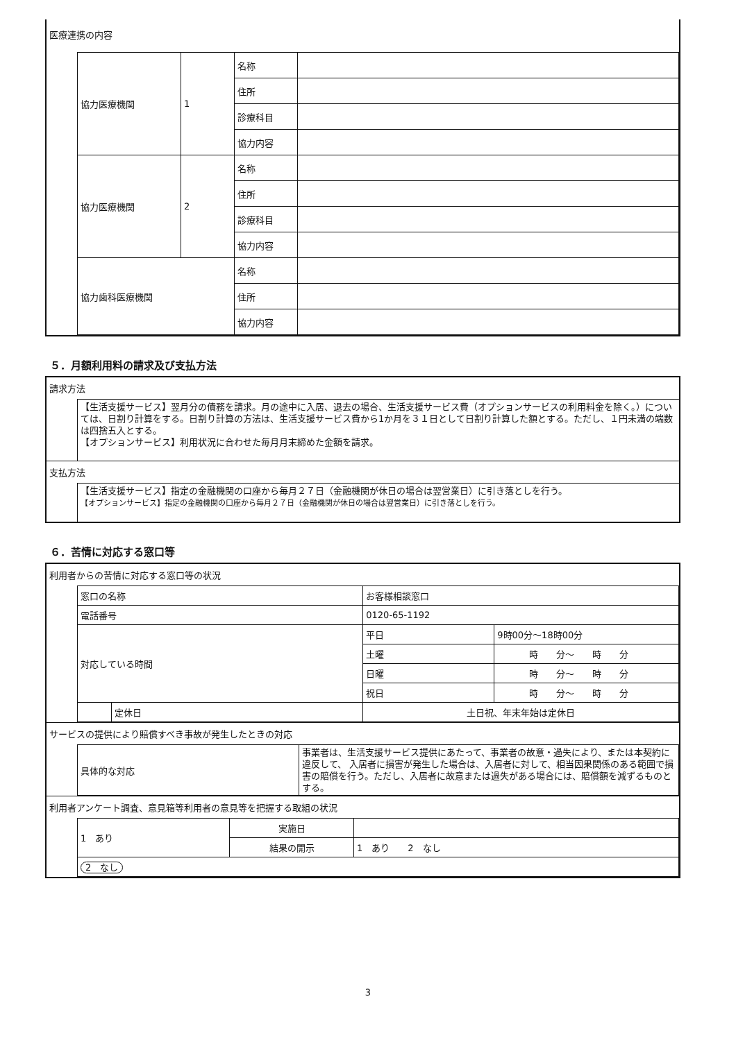医療連携の内容
| 協力医療機関 | 1 | 名称 | |
| | | 住所 | |
| | | 診療科目 | |
| | | 協力内容 | |
| 協力医療機関 | 2 | 名称 | |
| | | 住所 | |
| | | 診療科目 | |
| | | 協力内容 | |
| 協力歯科医療機関 | | 名称 | |
| | | 住所 | |
| | | 協力内容 | |
５．月額利用料の請求及び支払方法
請求方法
【生活支援サービス】翌月分の債務を請求。月の途中に入居、退去の場合、生活支援サービス費（オプションサービスの利用料金を除く。）については、日割り計算をする。日割り計算の方法は、生活支援サービス費から1か月を３１日として日割り計算した額とする。ただし、１円未満の端数は四捨五入とする。
【オプションサービス】利用状況に合わせた毎月月末締めた金額を請求。
支払方法
【生活支援サービス】指定の金融機関の口座から毎月２７日（金融機関が休日の場合は翌営業日）に引き落としを行う。
【オプションサービス】指定の金融機関の口座から毎月２７日（金融機関が休日の場合は翌営業日）に引き落としを行う。
６．苦情に対応する窓口等
利用者からの苦情に対応する窓口等の状況
| 窓口の名称 | | お客様相談窓口 | |
| 電話番号 | | 0120-65-1192 | |
| 対応している時間 | | 平日 | 9時00分～18時00分 |
| | | 土曜 | 時 分～ 時 分 |
| | | 日曜 | 時 分～ 時 分 |
| | | 祝日 | 時 分～ 時 分 |
| | 定休日 | 土日祝、年末年始は定休日 | |
サービスの提供により賠償すべき事故が発生したときの対応
| 具体的な対応 | 事業者は、生活支援サービス提供にあたって、事業者の故意・過失により、または本契約に違反して、 入居者に損害が発生した場合は、入居者に対して、相当因果関係のある範囲で損害の賠償を行う。ただし、入居者に故意または過失がある場合には、賠償額を減ずるものとする。 |
利用者アンケート調査、意見箱等利用者の意見等を把握する取組の状況
| 1 あり | 実施日 | |
| | 結果の開示 | 1 あり 2 なし |
| 2 なし | | |
3